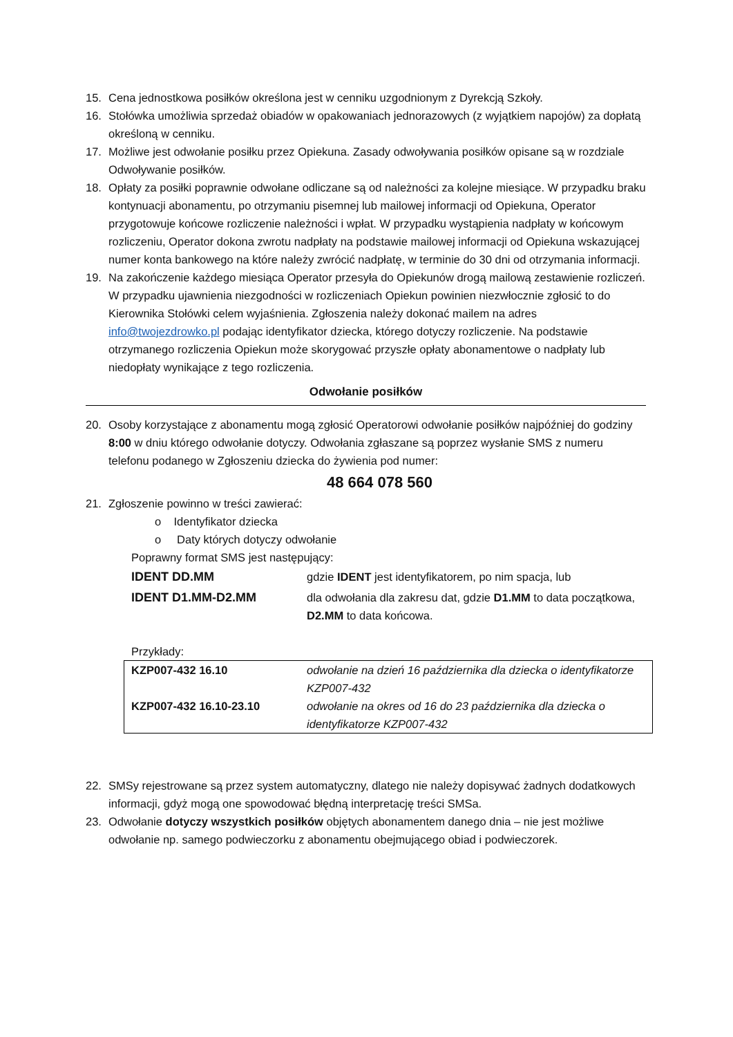15. Cena jednostkowa posiłków określona jest w cenniku uzgodnionym z Dyrekcją Szkoły.
16. Stołówka umożliwia sprzedaż obiadów w opakowaniach jednorazowych (z wyjątkiem napojów) za dopłatą określoną w cenniku.
17. Możliwe jest odwołanie posiłku przez Opiekuna. Zasady odwoływania posiłków opisane są w rozdziale Odwoływanie posiłków.
18. Opłaty za posiłki poprawnie odwołane odliczane są od należności za kolejne miesiące. W przypadku braku kontynuacji abonamentu, po otrzymaniu pisemnej lub mailowej informacji od Opiekuna, Operator przygotowuje końcowe rozliczenie należności i wpłat. W przypadku wystąpienia nadpłaty w końcowym rozliczeniu, Operator dokona zwrotu nadpłaty na podstawie mailowej informacji od Opiekuna wskazującej numer konta bankowego na które należy zwrócić nadpłatę, w terminie do 30 dni od otrzymania informacji.
19. Na zakończenie każdego miesiąca Operator przesyła do Opiekunów drogą mailową zestawienie rozliczeń. W przypadku ujawnienia niezgodności w rozliczeniach Opiekun powinien niezwłocznie zgłosić to do Kierownika Stołówki celem wyjaśnienia. Zgłoszenia należy dokonać mailem na adres info@twojezdrowko.pl podając identyfikator dziecka, którego dotyczy rozliczenie. Na podstawie otrzymanego rozliczenia Opiekun może skorygować przyszłe opłaty abonamentowe o nadpłaty lub niedopłaty wynikające z tego rozliczenia.
Odwołanie posiłków
20. Osoby korzystające z abonamentu mogą zgłosić Operatorowi odwołanie posiłków najpóźniej do godziny 8:00 w dniu którego odwołanie dotyczy. Odwołania zgłaszane są poprzez wysłanie SMS z numeru telefonu podanego w Zgłoszeniu dziecka do żywienia pod numer:
48 664 078 560
21. Zgłoszenie powinno w treści zawierać:
o Identyfikator dziecka
o Daty których dotyczy odwołanie
Poprawny format SMS jest następujący:
| IDENT DD.MM | gdzie IDENT jest identyfikatorem, po nim spacja, lub |
| IDENT D1.MM-D2.MM | dla odwołania dla zakresu dat, gdzie D1.MM to data początkowa, D2.MM to data końcowa. |
Przykłady:
| KZP007-432 16.10 | odwołanie na dzień 16 października dla dziecka o identyfikatorze KZP007-432 |
| KZP007-432 16.10-23.10 | odwołanie na okres od 16 do 23 października dla dziecka o identyfikatorze KZP007-432 |
22. SMSy rejestrowane są przez system automatyczny, dlatego nie należy dopisywać żadnych dodatkowych informacji, gdyż mogą one spowodować błędną interpretację treści SMSa.
23. Odwołanie dotyczy wszystkich posiłków objętych abonamentem danego dnia – nie jest możliwe odwołanie np. samego podwieczorku z abonamentu obejmującego obiad i podwieczorek.